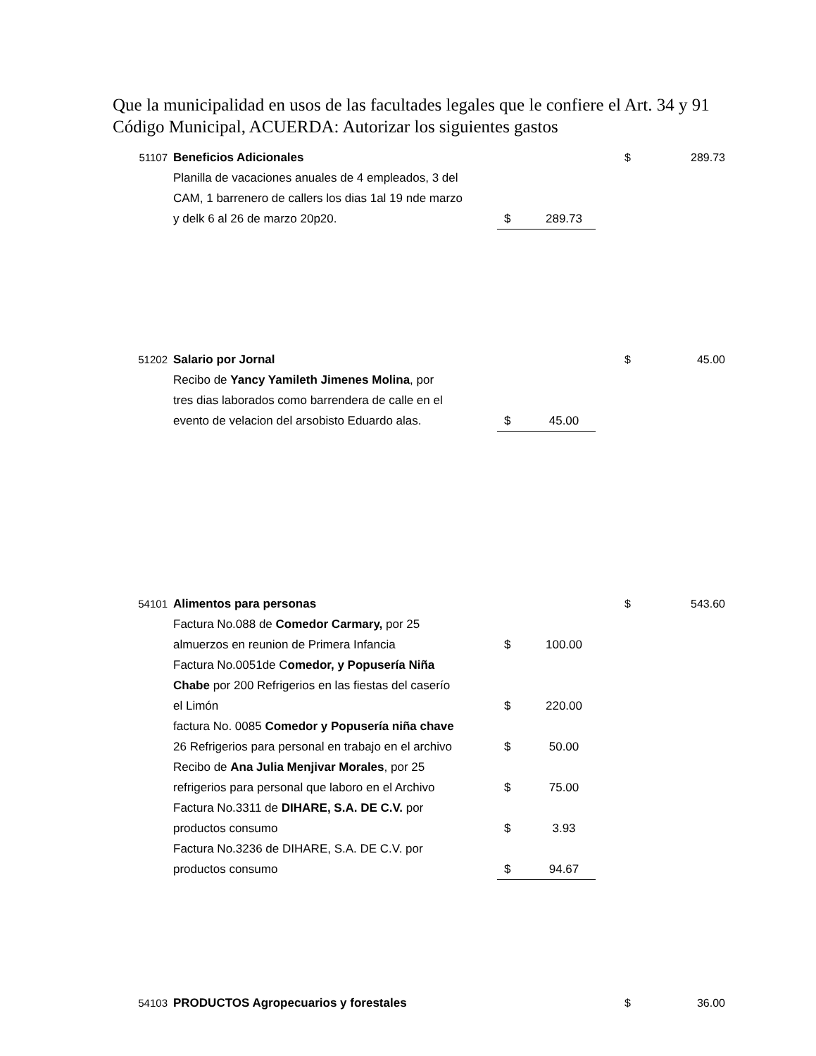Que la municipalidad en usos de las facultades legales que le confiere el Art. 34 y 91 Código Municipal, ACUERDA: Autorizar los siguientes gastos
| 51107 | Beneficios Adicionales | | | $ | 289.73 |
| | Planilla de vacaciones anuales de 4 empleados, 3 del | | | | |
| | CAM, 1 barrenero de callers los dias 1al 19 nde marzo | | | | |
| | y delk 6 al 26 de marzo 20p20. | $ | 289.73 | | |
| 51202 | Salario por Jornal | | | $ | 45.00 |
| | Recibo de Yancy Yamileth Jimenes Molina , por | | | | |
| | tres dias laborados como barrendera de calle en el | | | | |
| | evento de velacion del arsobisto Eduardo alas. | $ | 45.00 | | |
| 54101 | Alimentos para personas | | | $ | 543.60 |
| | Factura No.088 de Comedor Carmary, por 25 | | | | |
| | almuerzos en reunion de Primera Infancia | $ | 100.00 | | |
| | Factura No.0051de C omedor, y Popusería Niña | | | | |
| | Chabe por 200 Refrigerios en las fiestas del caserío | | | | |
| | el Limón | $ | 220.00 | | |
| | factura No. 0085 Comedor y Popusería niña chave | | | | |
| | 26 Refrigerios para personal en trabajo en el archivo | $ | 50.00 | | |
| | Recibo de Ana Julia Menjivar Morales , por 25 | | | | |
| | refrigerios para personal que laboro en el Archivo | $ | 75.00 | | |
| | Factura No.3311 de DIHARE, S.A. DE C.V. por | | | | |
| | productos consumo | $ | 3.93 | | |
| | Factura No.3236 de DIHARE, S.A. DE C.V. por | | | | |
| | productos consumo | $ | 94.67 | | |
| 54103 | PRODUCTOS Agropecuarios y forestales | | | $ | 36.00 |